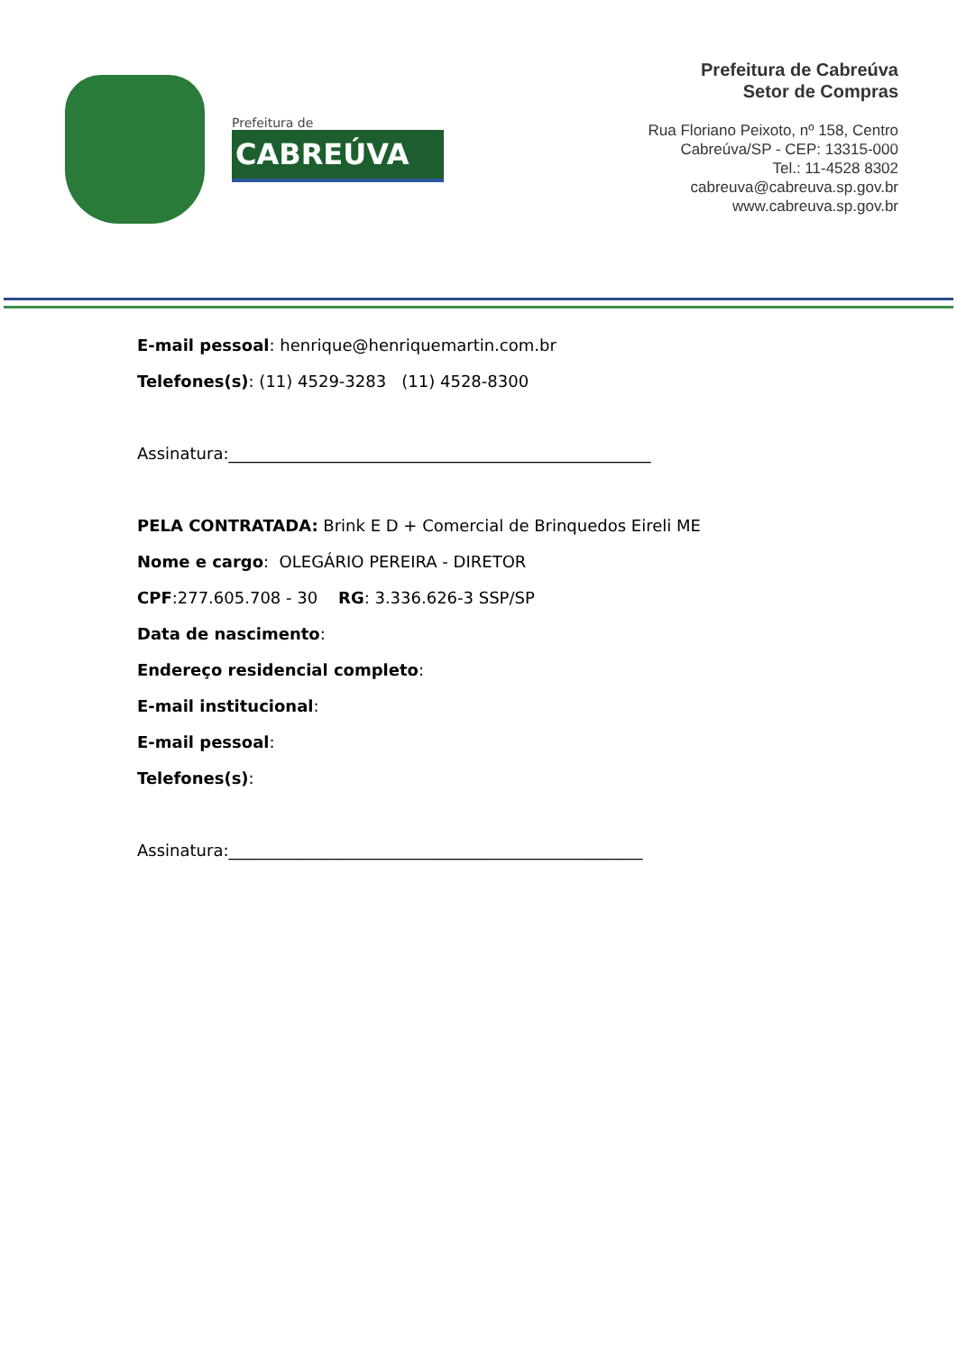Prefeitura de
CABREÚVA
Prefeitura de Cabreúva
Setor de Compras
Rua Floriano Peixoto, nº 158, Centro
Cabreúva/SP - CEP: 13315-000
Tel.: 11-4528 8302
cabreuva@cabreuva.sp.gov.br
www.cabreuva.sp.gov.br
E-mail pessoal: henrique@henriquemartin.com.br
Telefones(s): (11) 4529-3283 (11) 4528-8300
Assinatura:____________________________________________________
PELA CONTRATADA: Brink E D + Comercial de Brinquedos Eireli ME
Nome e cargo: OLEGÁRIO PEREIRA - DIRETOR
CPF:277.605.708 - 30 RG: 3.336.626-3 SSP/SP
Data de nascimento:
Endereço residencial completo:
E-mail institucional:
E-mail pessoal:
Telefones(s):
Assinatura:___________________________________________________